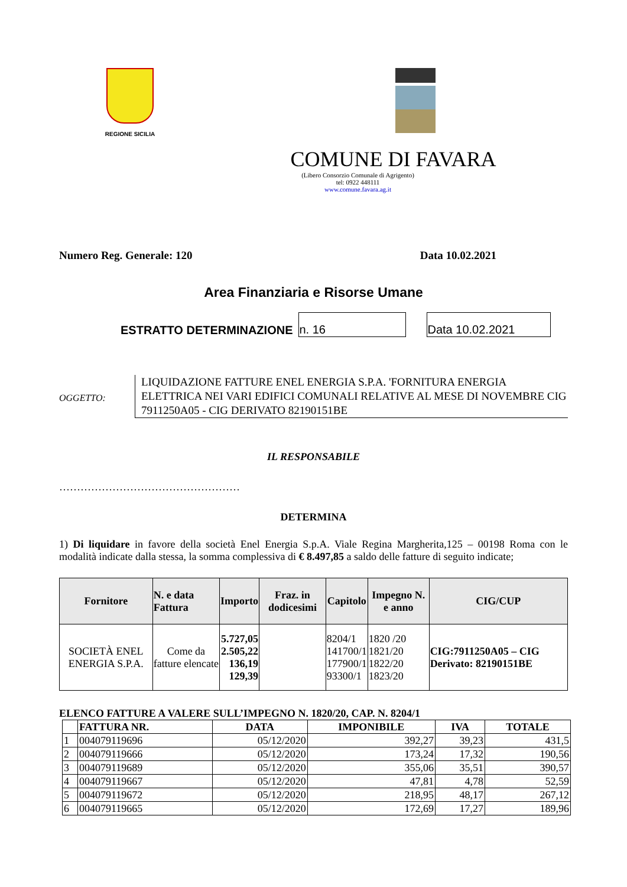REGIONE SICILIA
COMUNE DI FAVARA
(Libero Consorzio Comunale di Agrigento)
tel: 0922 448111
www.comune.favara.ag.it
Numero Reg. Generale: 120 Data 10.02.2021
Area Finanziaria e Risorse Umane
ESTRATTO DETERMINAZIONE n. 16 Data 10.02.2021
OGGETTO:
LIQUIDAZIONE FATTURE ENEL ENERGIA S.P.A. 'FORNITURA ENERGIA ELETTRICA NEI VARI EDIFICI COMUNALI RELATIVE AL MESE DI NOVEMBRE CIG 7911250A05 - CIG DERIVATO 82190151BE
IL RESPONSABILE
……………………………………………
DETERMINA
1) Di liquidare in favore della società Enel Energia S.p.A. Viale Regina Margherita,125 – 00198 Roma con le modalità indicate dalla stessa, la somma complessiva di € 8.497,85 a saldo delle fatture di seguito indicate;
| Fornitore | N. e data Fattura | Importo | Fraz. in dodicesimi | Capitolo | Impegno N. e anno | CIG/CUP |
| --- | --- | --- | --- | --- | --- | --- |
| SOCIETÀ ENEL ENERGIA S.P.A. | Come da fatture elencate | 5.727,05 2.505,22 136,19 129,39 | | 8204/1 141700/1 177900/1 93300/1 | 1820 /20 1821/20 1822/20 1823/20 | CIG:7911250A05 – CIG Derivato: 82190151BE |
ELENCO FATTURE A VALERE SULL’IMPEGNO N. 1820/20, CAP. N. 8204/1
| | FATTURA NR. | DATA | IMPONIBILE | IVA | TOTALE |
| 1 | 004079119696 | 05/12/2020 | 392,27 | 39,23 | 431,5 |
| 2 | 004079119666 | 05/12/2020 | 173,24 | 17,32 | 190,56 |
| 3 | 004079119689 | 05/12/2020 | 355,06 | 35,51 | 390,57 |
| 4 | 004079119667 | 05/12/2020 | 47,81 | 4,78 | 52,59 |
| 5 | 004079119672 | 05/12/2020 | 218,95 | 48,17 | 267,12 |
| 6 | 004079119665 | 05/12/2020 | 172,69 | 17,27 | 189,96 |